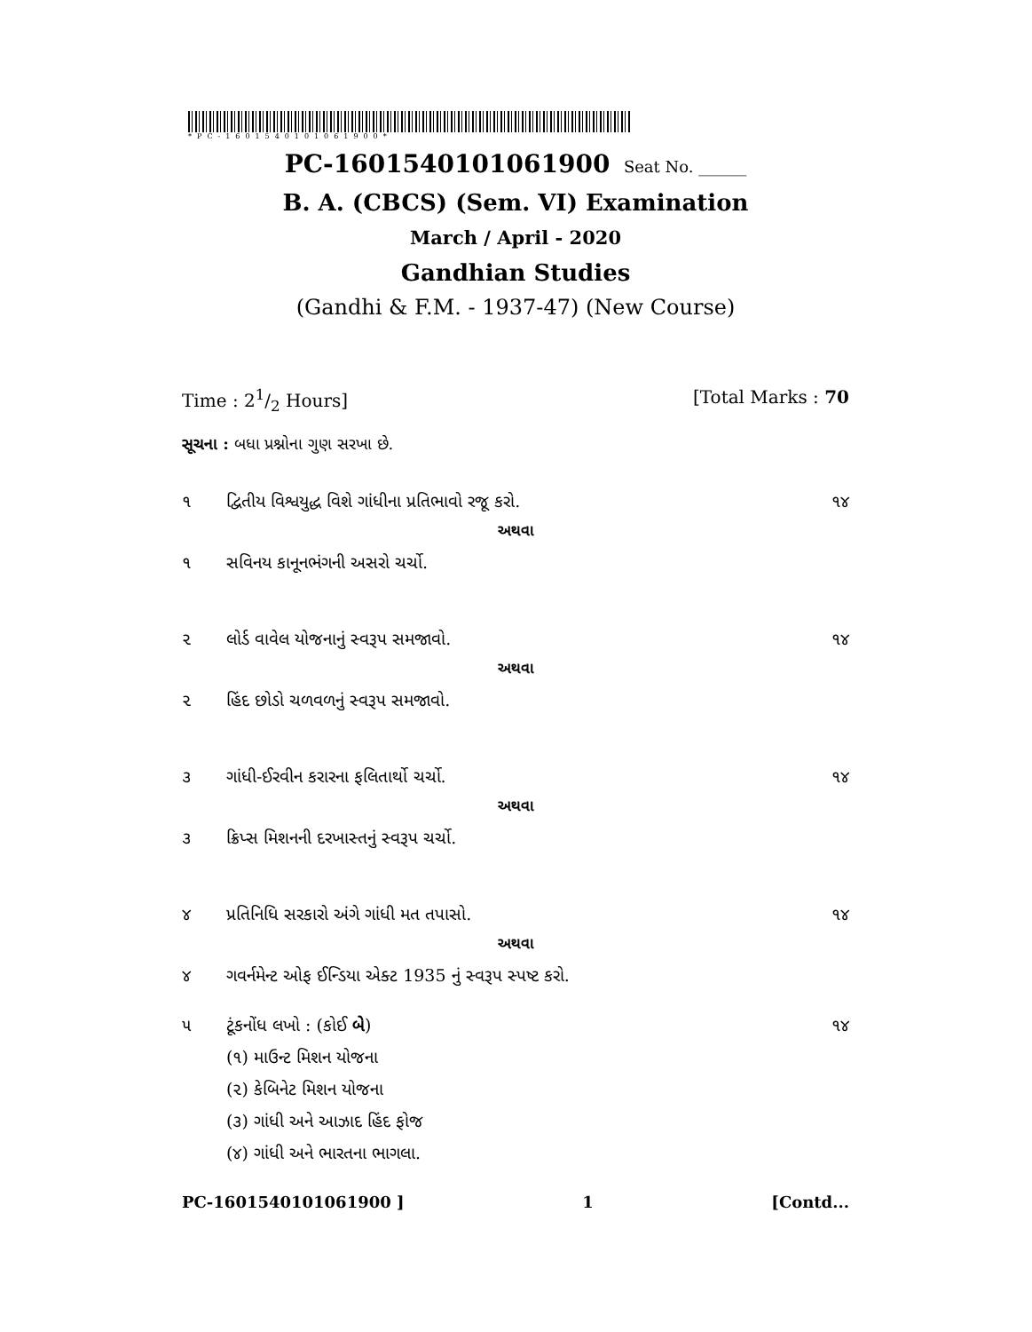*PC-1601540101061900*
PC-1601540101061900 Seat No. ______
B. A. (CBCS) (Sem. VI) Examination
March / April - 2020
Gandhian Studies
(Gandhi & F.M. - 1937-47) (New Course)
Time : 21/2 Hours] [Total Marks : 70
સૂચના : બધા પ્રશ્નોના ગુણ સરખા છે.
૧ દ્વિતીય વિશ્વયુદ્ધ વિશે ગાંધીના પ્રતિભાવો રજૂ કરો. ૧૪
અથવા
૧ સવિનય કાનૂનભંગની અસરો ચર્ચો.
૨ લોર્ડ વાવેલ યોજનાનું સ્વરૂપ સમજાવો. ૧૪
અથવા
૨ હિંદ છોડો ચળવળનું સ્વરૂપ સમજાવો.
૩ ગાંધી-ઈરવીન કરારના ફલિતાર્થો ચર્ચો. ૧૪
અથવા
૩ ક્રિપ્સ મિશનની દરખાસ્તનું સ્વરૂપ ચર્ચો.
૪ પ્રતિનિધિ સરકારો અંગે ગાંધી મત તપાસો. ૧૪
અથવા
૪ ગવર્નમેન્ટ ઓફ ઈન્ડિયા એક્ટ 1935 નું સ્વરૂપ સ્પષ્ટ કરો.
૫ ટૂંકનોંધ લખો : (કોઈ બે) ૧૪
(૧) માઉન્ટ મિશન યોજના
(૨) કેબિનેટ મિશન યોજના
(૩) ગાંધી અને આઝાદ હિંદ ફોજ
(૪) ગાંધી અને ભારતના ભાગલા.
PC-1601540101061900 ] 1 [Contd...